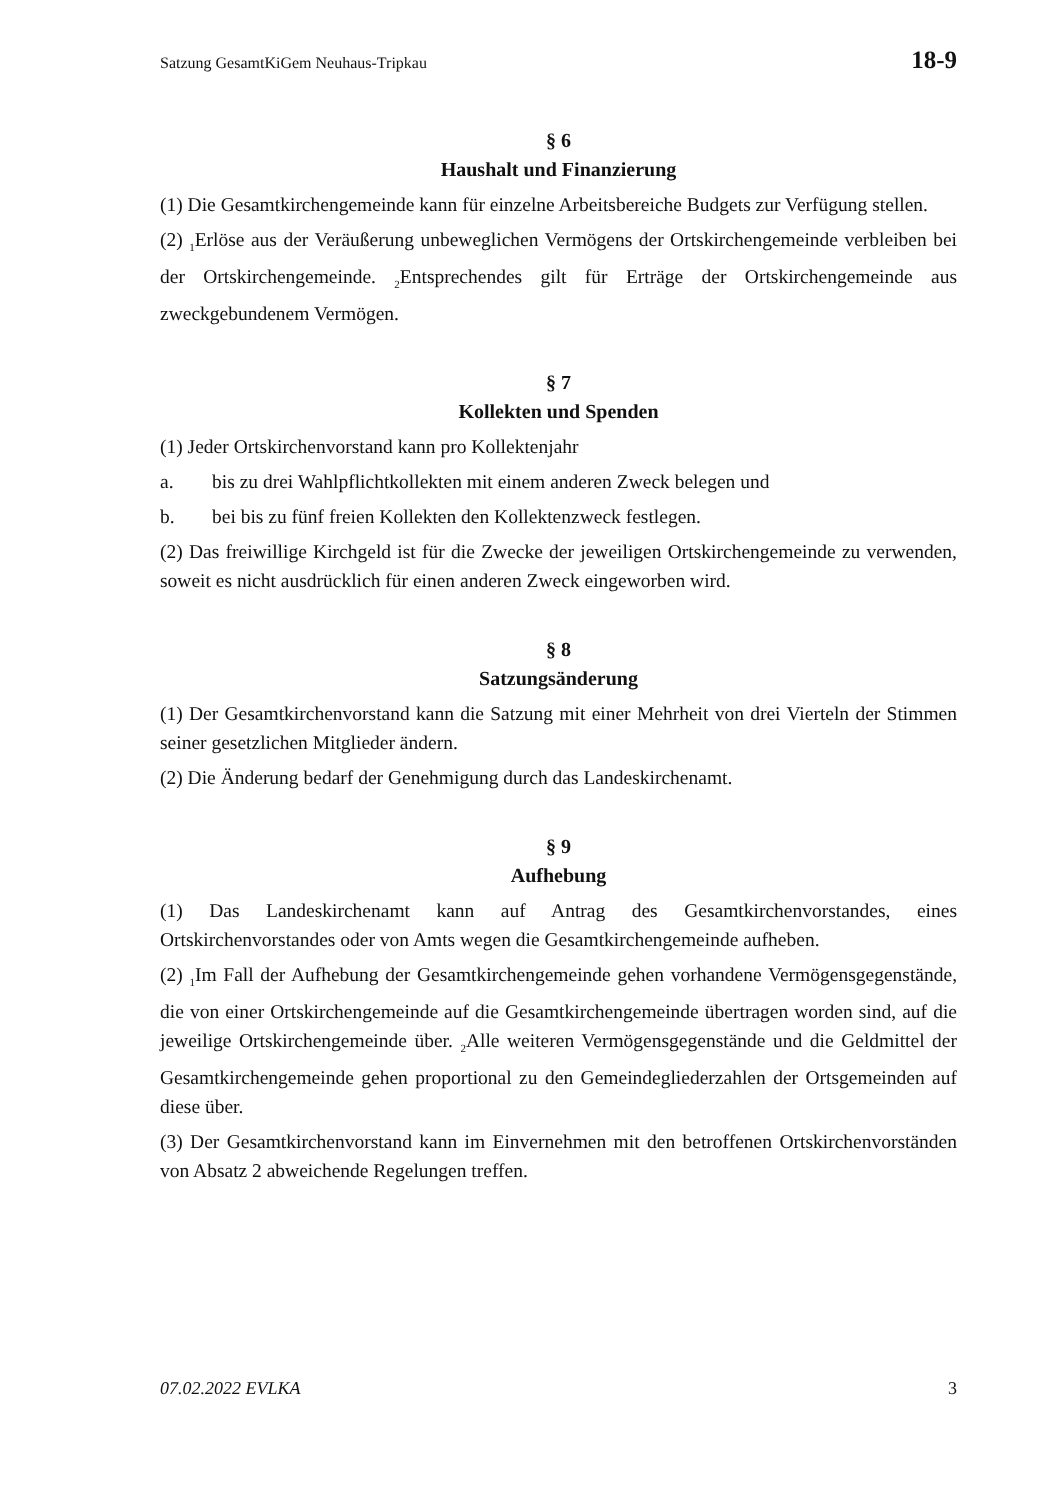Satzung GesamtKiGem Neuhaus-Tripkau 18-9
§ 6
Haushalt und Finanzierung
(1) Die Gesamtkirchengemeinde kann für einzelne Arbeitsbereiche Budgets zur Verfügung stellen.
(2) <sub>1</sub>Erlöse aus der Veräußerung unbeweglichen Vermögens der Ortskirchengemeinde verbleiben bei der Ortskirchengemeinde. <sub>2</sub>Entsprechendes gilt für Erträge der Ortskirchengemeinde aus zweckgebundenem Vermögen.
§ 7
Kollekten und Spenden
(1) Jeder Ortskirchenvorstand kann pro Kollektenjahr
a. bis zu drei Wahlpflichtkollekten mit einem anderen Zweck belegen und
b. bei bis zu fünf freien Kollekten den Kollektenzweck festlegen.
(2) Das freiwillige Kirchgeld ist für die Zwecke der jeweiligen Ortskirchengemeinde zu verwenden, soweit es nicht ausdrücklich für einen anderen Zweck eingeworben wird.
§ 8
Satzungsänderung
(1) Der Gesamtkirchenvorstand kann die Satzung mit einer Mehrheit von drei Vierteln der Stimmen seiner gesetzlichen Mitglieder ändern.
(2) Die Änderung bedarf der Genehmigung durch das Landeskirchenamt.
§ 9
Aufhebung
(1) Das Landeskirchenamt kann auf Antrag des Gesamtkirchenvorstandes, eines Ortskirchenvorstandes oder von Amts wegen die Gesamtkirchengemeinde aufheben.
(2) <sub>1</sub>Im Fall der Aufhebung der Gesamtkirchengemeinde gehen vorhandene Vermögensgegenstände, die von einer Ortskirchengemeinde auf die Gesamtkirchengemeinde übertragen worden sind, auf die jeweilige Ortskirchengemeinde über. <sub>2</sub>Alle weiteren Vermögensgegenstände und die Geldmittel der Gesamtkirchengemeinde gehen proportional zu den Gemeindegliederzahlen der Ortsgemeinden auf diese über.
(3) Der Gesamtkirchenvorstand kann im Einvernehmen mit den betroffenen Ortskirchenvorständen von Absatz 2 abweichende Regelungen treffen.
07.02.2022 EVLKA 3